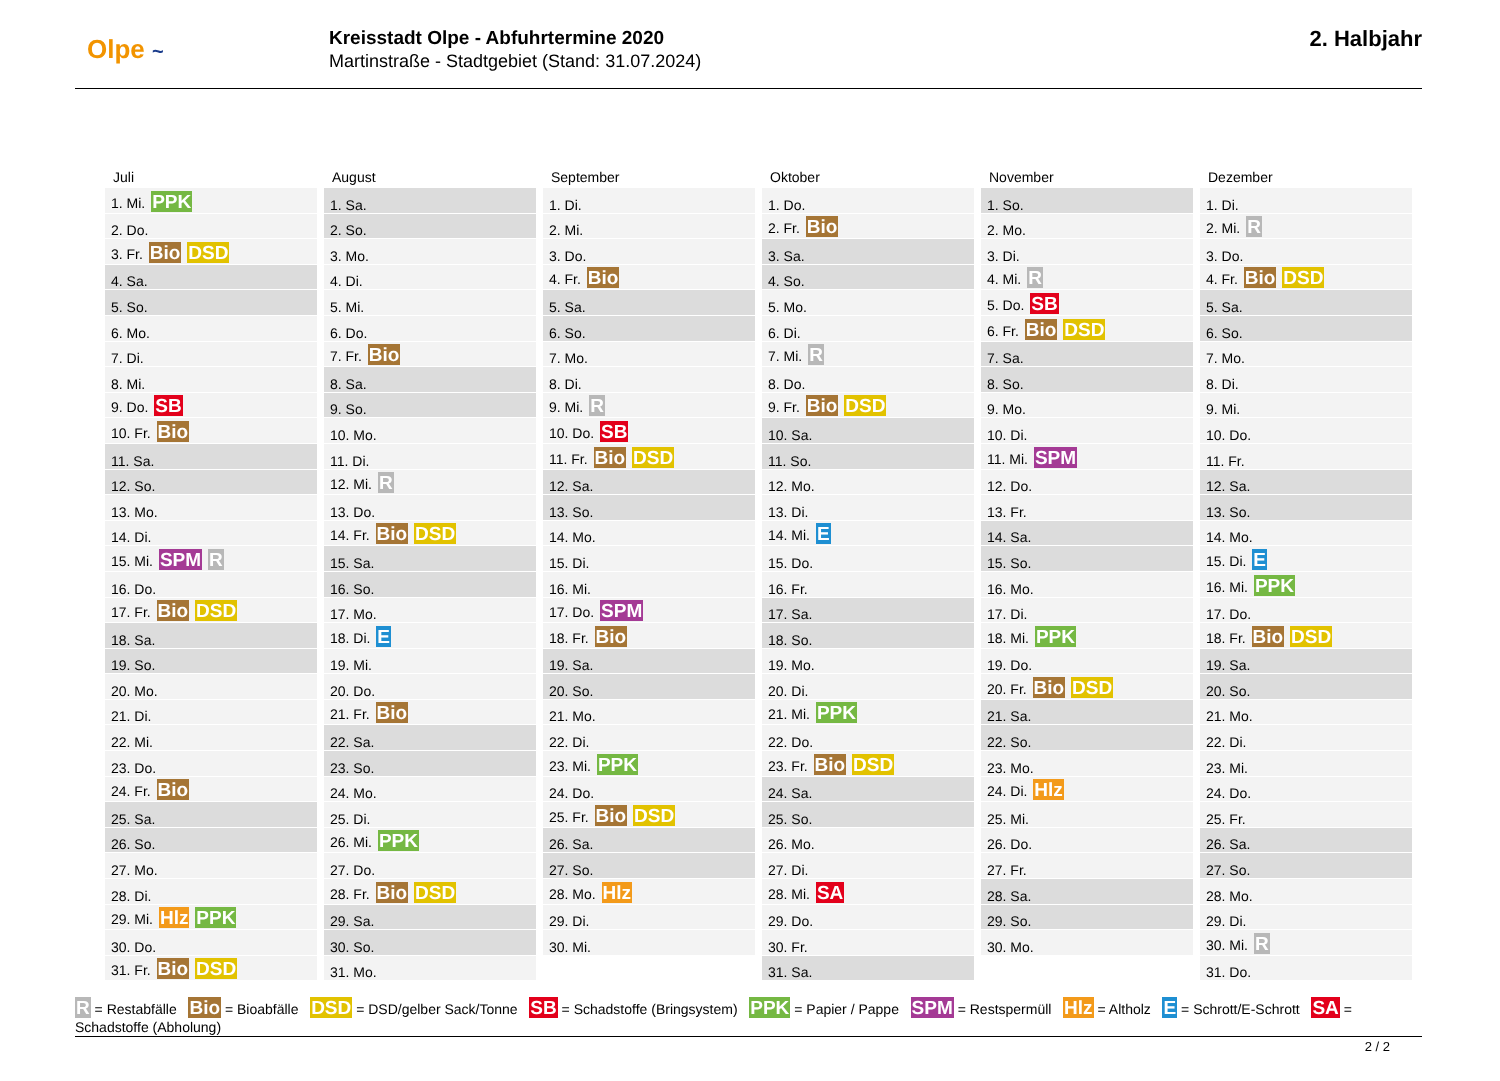Olpe ~
Kreisstadt Olpe - Abfuhrtermine 2020
Martinstraße - Stadtgebiet (Stand: 31.07.2024)
2. Halbjahr
| Juli | August | September | Oktober | November | Dezember |
| --- | --- | --- | --- | --- | --- |
| 1. Mi. PPK | 1. Sa. | 1. Di. | 1. Do. | 1. So. | 1. Di. |
| 2. Do. | 2. So. | 2. Mi. | 2. Fr. Bio | 2. Mo. | 2. Mi. R |
| 3. Fr. Bio DSD | 3. Mo. | 3. Do. | 3. Sa. | 3. Di. | 3. Do. |
| 4. Sa. | 4. Di. | 4. Fr. Bio | 4. So. | 4. Mi. R | 4. Fr. Bio DSD |
| 5. So. | 5. Mi. | 5. Sa. | 5. Mo. | 5. Do. SB | 5. Sa. |
| 6. Mo. | 6. Do. | 6. So. | 6. Di. | 6. Fr. Bio DSD | 6. So. |
| 7. Di. | 7. Fr. Bio | 7. Mo. | 7. Mi. R | 7. Sa. | 7. Mo. |
| 8. Mi. | 8. Sa. | 8. Di. | 8. Do. | 8. So. | 8. Di. |
| 9. Do. SB | 9. So. | 9. Mi. R | 9. Fr. Bio DSD | 9. Mo. | 9. Mi. |
| 10. Fr. Bio | 10. Mo. | 10. Do. SB | 10. Sa. | 10. Di. | 10. Do. |
| 11. Sa. | 11. Di. | 11. Fr. Bio DSD | 11. So. | 11. Mi. SPM | 11. Fr. |
| 12. So. | 12. Mi. R | 12. Sa. | 12. Mo. | 12. Do. | 12. Sa. |
| 13. Mo. | 13. Do. | 13. So. | 13. Di. | 13. Fr. | 13. So. |
| 14. Di. | 14. Fr. Bio DSD | 14. Mo. | 14. Mi. E | 14. Sa. | 14. Mo. |
| 15. Mi. SPM R | 15. Sa. | 15. Di. | 15. Do. | 15. So. | 15. Di. E |
| 16. Do. | 16. So. | 16. Mi. | 16. Fr. | 16. Mo. | 16. Mi. PPK |
| 17. Fr. Bio DSD | 17. Mo. | 17. Do. SPM | 17. Sa. | 17. Di. | 17. Do. |
| 18. Sa. | 18. Di. E | 18. Fr. Bio | 18. So. | 18. Mi. PPK | 18. Fr. Bio DSD |
| 19. So. | 19. Mi. | 19. Sa. | 19. Mo. | 19. Do. | 19. Sa. |
| 20. Mo. | 20. Do. | 20. So. | 20. Di. | 20. Fr. Bio DSD | 20. So. |
| 21. Di. | 21. Fr. Bio | 21. Mo. | 21. Mi. PPK | 21. Sa. | 21. Mo. |
| 22. Mi. | 22. Sa. | 22. Di. | 22. Do. | 22. So. | 22. Di. |
| 23. Do. | 23. So. | 23. Mi. PPK | 23. Fr. Bio DSD | 23. Mo. | 23. Mi. |
| 24. Fr. Bio | 24. Mo. | 24. Do. | 24. Sa. | 24. Di. Hlz | 24. Do. |
| 25. Sa. | 25. Di. | 25. Fr. Bio DSD | 25. So. | 25. Mi. | 25. Fr. |
| 26. So. | 26. Mi. PPK | 26. Sa. | 26. Mo. | 26. Do. | 26. Sa. |
| 27. Mo. | 27. Do. | 27. So. | 27. Di. | 27. Fr. | 27. So. |
| 28. Di. | 28. Fr. Bio DSD | 28. Mo. Hlz | 28. Mi. SA | 28. Sa. | 28. Mo. |
| 29. Mi. Hlz PPK | 29. Sa. | 29. Di. | 29. Do. | 29. So. | 29. Di. |
| 30. Do. | 30. So. | 30. Mi. | 30. Fr. | 30. Mo. | 30. Mi. R |
| 31. Fr. Bio DSD | 31. Mo. | | 31. Sa. | | 31. Do. |
R = Restabfälle Bio = Bioabfälle DSD = DSD/gelber Sack/Tonne SB = Schadstoffe (Bringsystem) PPK = Papier / Pappe SPM = Restspermüll Hlz = Altholz E = Schrott/E-Schrott SA = Schadstoffe (Abholung)
2 / 2